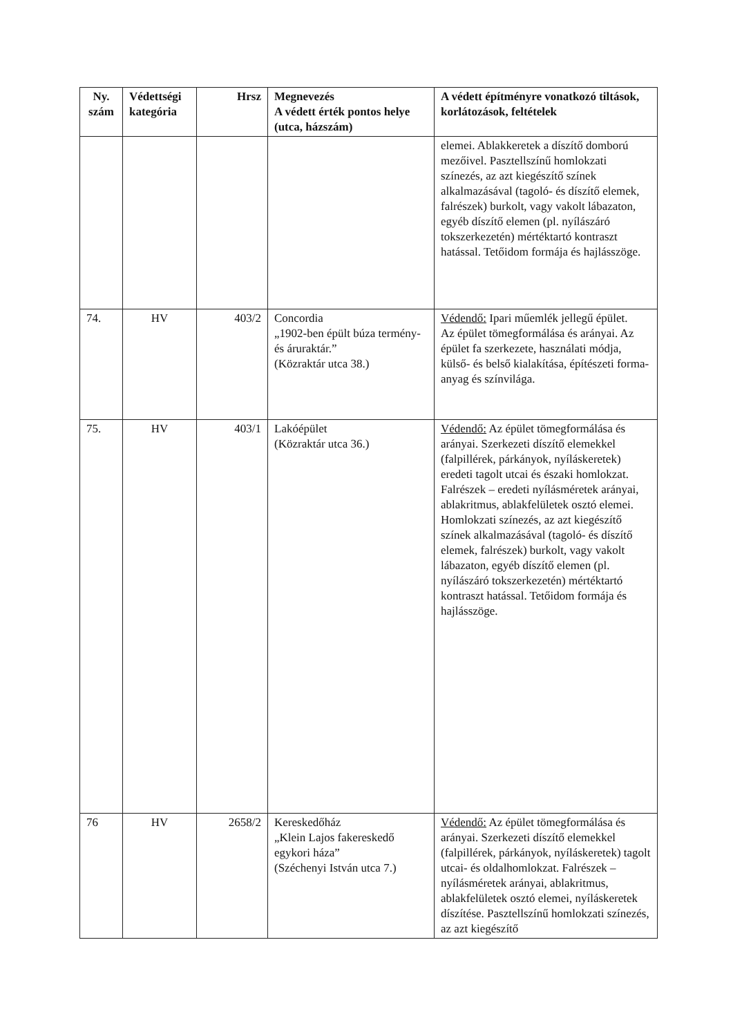| Ny. szám | Védettségi kategória | Hrsz | Megnevezés A védett érték pontos helye (utca, házszám) | A védett építményre vonatkozó tiltások, korlátozások, feltételek |
| --- | --- | --- | --- | --- |
| | | | | elemei. Ablakkeretek a díszítő domború mezőivel. Pasztellszínű homlokzati színezés, az azt kiegészítő színek alkalmazásával (tagoló- és díszítő elemek, falrészek) burkolt, vagy vakolt lábazaton, egyéb díszítő elemen (pl. nyílászáró tokszerkezetén) mértéktartó kontraszt hatással. Tetőidom formája és hajlásszöge. |
| 74. | HV | 403/2 | Concordia „1902-ben épült búza termény- és áruraktár.” (Közraktár utca 38.) | Védendő: Ipari műemlék jellegű épület. Az épület tömegformálása és arányai. Az épület fa szerkezete, használati módja, külső- és belső kialakítása, építészeti forma- anyag és színvilága. |
| 75. | HV | 403/1 | Lakóépület (Közraktár utca 36.) | Védendő: Az épület tömegformálása és arányai. Szerkezeti díszítő elemekkel (falpillérek, párkányok, nyíláskeretek) eredeti tagolt utcai és északi homlokzat. Falrészek – eredeti nyílásméretek arányai, ablakritmus, ablakfelületek osztó elemei. Homlokzati színezés, az azt kiegészítő színek alkalmazásával (tagoló- és díszítő elemek, falrészek) burkolt, vagy vakolt lábazaton, egyéb díszítő elemen (pl. nyílászáró tokszerkezetén) mértéktartó kontraszt hatással. Tetőidom formája és hajlásszöge. |
| 76 | HV | 2658/2 | Kereskedőház „Klein Lajos fakereskedő egykori háza” (Széchenyi István utca 7.) | Védendő: Az épület tömegformálása és arányai. Szerkezeti díszítő elemekkel (falpillérek, párkányok, nyíláskeretek) tagolt utcai- és oldalhomlokzat. Falrészek – nyílásméretek arányai, ablakritmus, ablakfelületek osztó elemei, nyíláskeretek díszítése. Pasztellszínű homlokzati színezés, az azt kiegészítő |